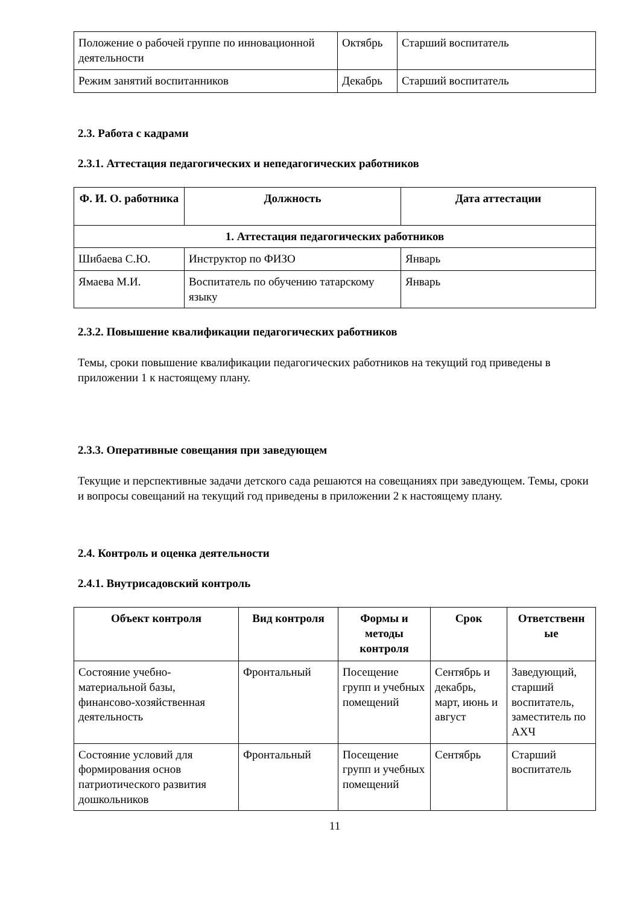| Положение о рабочей группе по инновационной деятельности | Октябрь | Старший воспитатель |
| Режим занятий воспитанников | Декабрь | Старший воспитатель |
2.3. Работа с кадрами
2.3.1. Аттестация педагогических и непедагогических работников
| Ф. И. О. работника | Должность | Дата аттестации |
| --- | --- | --- |
| 1. Аттестация педагогических работников | | |
| Шибаева С.Ю. | Инструктор по ФИЗО | Январь |
| Ямаева М.И. | Воспитатель по обучению татарскому языку | Январь |
2.3.2. Повышение квалификации педагогических работников
Темы, сроки повышение квалификации педагогических работников на текущий год приведены в приложении 1 к настоящему плану.
2.3.3. Оперативные совещания при заведующем
Текущие и перспективные задачи детского сада решаются на совещаниях при заведующем. Темы, сроки и вопросы совещаний на текущий год приведены в приложении 2 к настоящему плану.
2.4. Контроль и оценка деятельности
2.4.1. Внутрисадовский контроль
| Объект контроля | Вид контроля | Формы и методы контроля | Срок | Ответственн ые |
| --- | --- | --- | --- | --- |
| Состояние учебно-материальной базы, финансово-хозяйственная деятельность | Фронтальный | Посещение групп и учебных помещений | Сентябрь и декабрь, март, июнь и август | Заведующий, старший воспитатель, заместитель по АХЧ |
| Состояние условий для формирования основ патриотического развития дошкольников | Фронтальный | Посещение групп и учебных помещений | Сентябрь | Старший воспитатель |
11